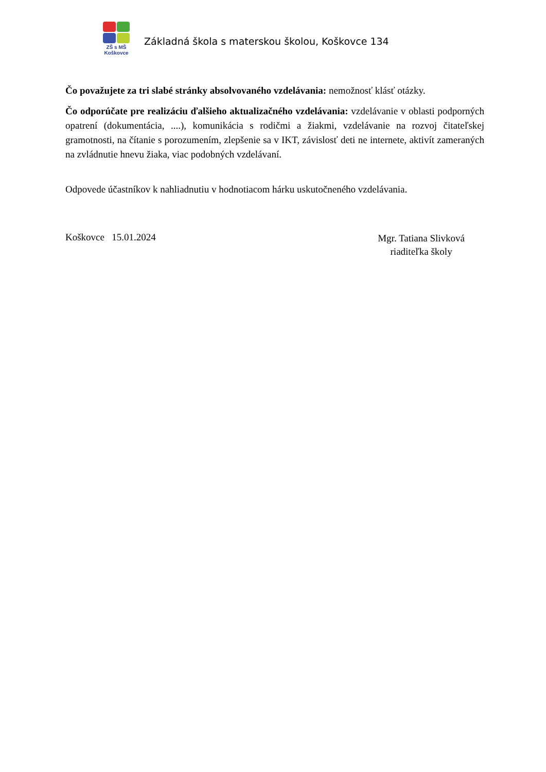ZŠ s MŠ
Koškovce
Základná škola s materskou školou, Koškovce 134
Čo považujete za tri slabé stránky absolvovaného vzdelávania: nemožnosť klásť otázky.
Čo odporúčate pre realizáciu ďalšieho aktualizačného vzdelávania: vzdelávanie v oblasti podporných opatrení (dokumentácia, ....), komunikácia s rodičmi a žiakmi, vzdelávanie na rozvoj čitateľskej gramotnosti, na čítanie s porozumením, zlepšenie sa v IKT, závislosť deti ne internete, aktivít zameraných na zvládnutie hnevu žiaka, viac podobných vzdelávaní.
Odpovede účastníkov k nahliadnutiu v hodnotiacom hárku uskutočneného vzdelávania.
Koškovce 15.01.2024
Mgr. Tatiana Slivková
riaditeľka školy